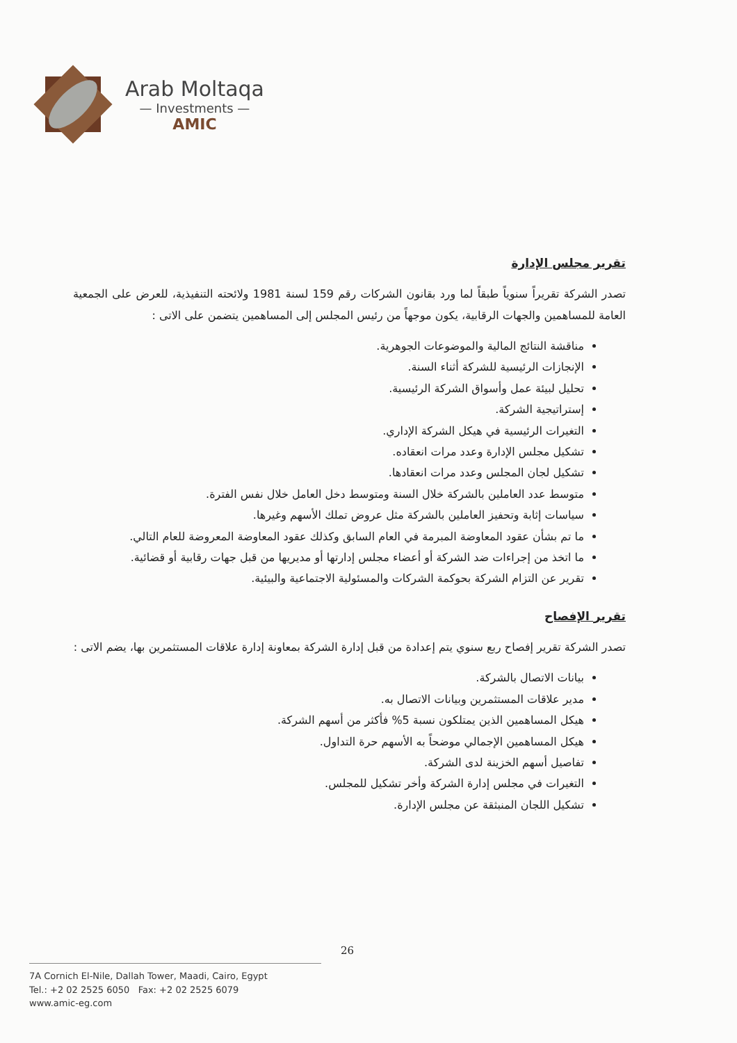Arab Moltaqa
— Investments —
AMIC
تقرير مجلس الإدارة
تصدر الشركة تقريراً سنوياً طبقاً لما ورد بقانون الشركات رقم 159 لسنة 1981 ولائحته التنفيذية، للعرض على الجمعية العامة للمساهمين والجهات الرقابية، يكون موجهاً من رئيس المجلس إلى المساهمين يتضمن على الاتى :
مناقشة النتائج المالية والموضوعات الجوهرية.
الإنجازات الرئيسية للشركة أثناء السنة.
تحليل لبيئة عمل وأسواق الشركة الرئيسية.
إستراتيجية الشركة.
التغيرات الرئيسية في هيكل الشركة الإداري.
تشكيل مجلس الإدارة وعدد مرات انعقاده.
تشكيل لجان المجلس وعدد مرات انعقادها.
متوسط عدد العاملين بالشركة خلال السنة ومتوسط دخل العامل خلال نفس الفترة.
سياسات إثابة وتحفيز العاملين بالشركة مثل عروض تملك الأسهم وغيرها.
ما تم بشأن عقود المعاوضة المبرمة في العام السابق وكذلك عقود المعاوضة المعروضة للعام التالي.
ما اتخذ من إجراءات ضد الشركة أو أعضاء مجلس إدارتها أو مديريها من قبل جهات رقابية أو قضائية.
تقرير عن التزام الشركة بحوكمة الشركات والمسئولية الاجتماعية والبيئية.
تقرير الإفصاح
تصدر الشركة تقرير إفصاح ربع سنوي يتم إعدادة من قبل إدارة الشركة بمعاونة إدارة علاقات المستثمرين بها، يضم الاتى :
بيانات الاتصال بالشركة.
مدير علاقات المستثمرين وبيانات الاتصال به.
هيكل المساهمين الذين يمتلكون نسبة 5% فأكثر من أسهم الشركة.
هيكل المساهمين الإجمالي موضحاً به الأسهم حرة التداول.
تفاصيل أسهم الخزينة لدى الشركة.
التغيرات في مجلس إدارة الشركة وأخر تشكيل للمجلس.
تشكيل اللجان المنبثقة عن مجلس الإدارة.
26
7A Cornich El-Nile, Dallah Tower, Maadi, Cairo, Egypt
Tel.: +2 02 2525 6050 Fax: +2 02 2525 6079
www.amic-eg.com